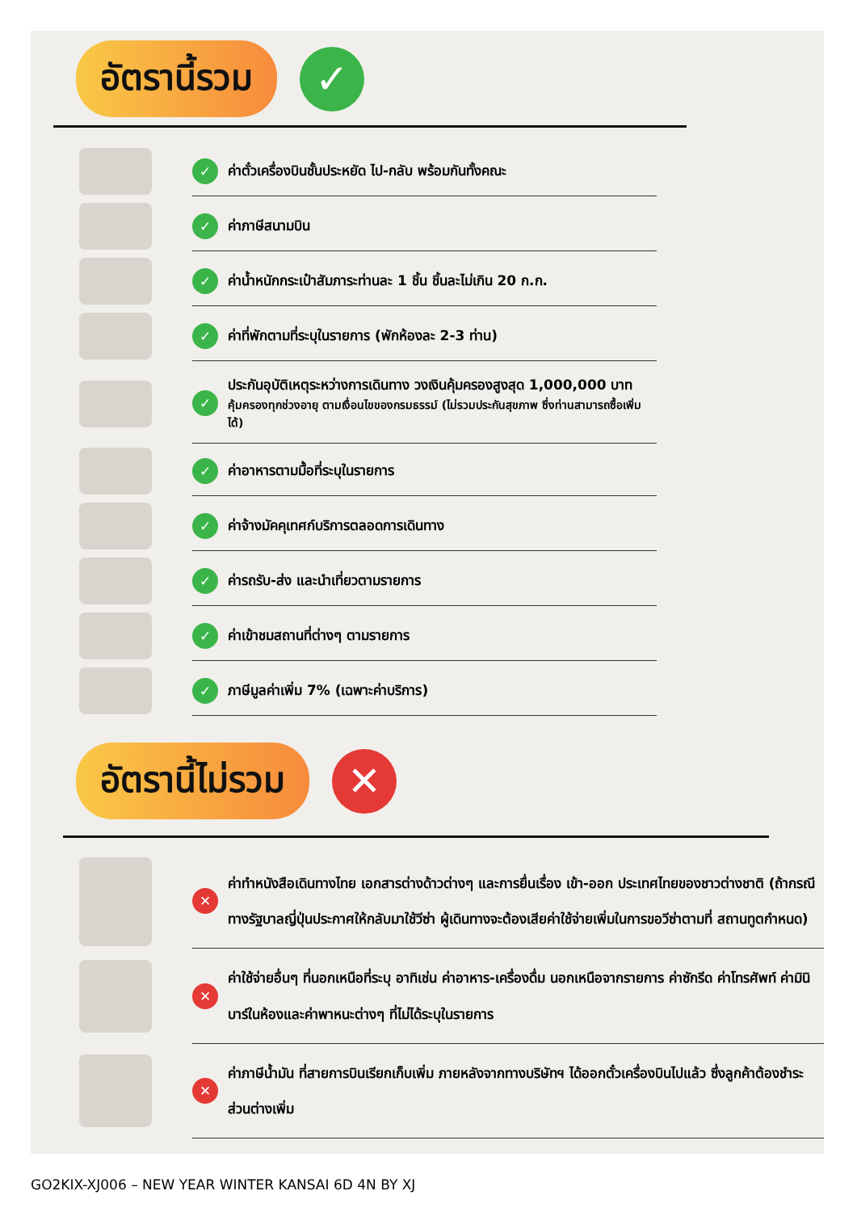อัตรานี้รวม
✓
✓ ค่าตั๋วเครื่องบินชั้นประหยัด ไป-กลับ พร้อมกันทั้งคณะ
✓ ค่าภาษีสนามบิน
✓ ค่าน้ำหนักกระเป๋าสัมภาระท่านละ 1 ชิ้น ชิ้นละไม่เกิน 20 ก.ก.
✓ ค่าที่พักตามที่ระบุในรายการ (พักห้องละ 2-3 ท่าน)
✓
ประกันอุบัติเหตุระหว่างการเดินทาง วงเงินคุ้มครองสูงสุด 1,000,000 บาท
คุ้มครองทุกช่วงอายุ ตามเงื่อนไขของกรมธรรม์ (ไม่รวมประกันสุขภาพ ซึ่งท่านสามารถซื้อเพิ่มได้)
✓ ค่าอาหารตามมื้อที่ระบุในรายการ
✓ ค่าจ้างมัคคุเทศก์บริการตลอดการเดินทาง
✓ ค่ารถรับ-ส่ง และนำเที่ยวตามรายการ
✓ ค่าเข้าชมสถานที่ต่างๆ ตามรายการ
✓ ภาษีมูลค่าเพิ่ม 7% (เฉพาะค่าบริการ)
อัตรานี้ไม่รวม
✕
✕
ค่าทำหนังสือเดินทางไทย เอกสารต่างด้าวต่างๆ และการยื่นเรื่อง เข้า-ออก ประเทศไทยของชาวต่างชาติ (ถ้ากรณีทางรัฐบาลญี่ปุ่นประกาศให้กลับมาใช้วีซ่า ผู้เดินทางจะต้องเสียค่าใช้จ่ายเพิ่มในการขอวีซ่าตามที่ สถานทูตกำหนด)
✕
ค่าใช้จ่ายอื่นๆ ที่นอกเหนือที่ระบุ อาทิเช่น ค่าอาหาร-เครื่องดื่ม นอกเหนือจากรายการ ค่าซักรีด ค่าโทรศัพท์ ค่ามินิบาร์ในห้องและค่าพาหนะต่างๆ ที่ไม่ได้ระบุในรายการ
✕
ค่าภาษีน้ำมัน ที่สายการบินเรียกเก็บเพิ่ม ภายหลังจากทางบริษัทฯ ได้ออกตั๋วเครื่องบินไปแล้ว ซึ่งลูกค้าต้องชำระส่วนต่างเพิ่ม
GO2KIX-XJ006 – NEW YEAR WINTER KANSAI 6D 4N BY XJ